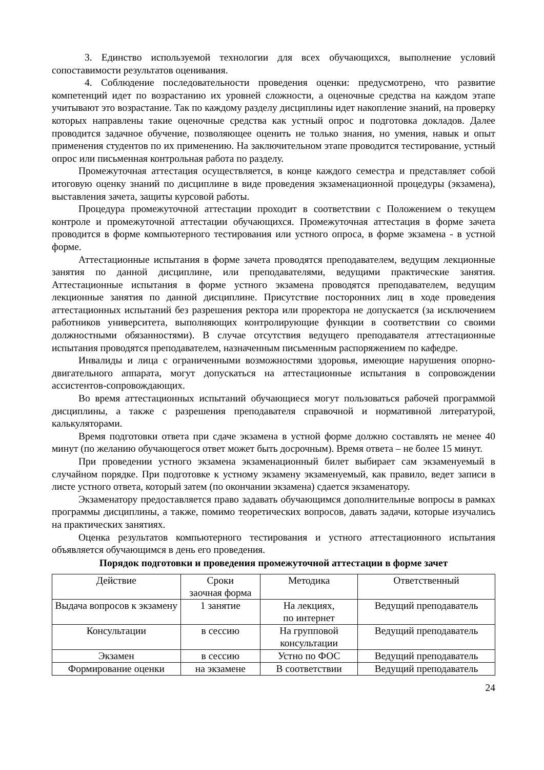3. Единство используемой технологии для всех обучающихся, выполнение условий сопоставимости результатов оценивания.
4. Соблюдение последовательности проведения оценки: предусмотрено, что развитие компетенций идет по возрастанию их уровней сложности, а оценочные средства на каждом этапе учитывают это возрастание. Так по каждому разделу дисциплины идет накопление знаний, на проверку которых направлены такие оценочные средства как устный опрос и подготовка докладов. Далее проводится задачное обучение, позволяющее оценить не только знания, но умения, навык и опыт применения студентов по их применению. На заключительном этапе проводится тестирование, устный опрос или письменная контрольная работа по разделу.
Промежуточная аттестация осуществляется, в конце каждого семестра и представляет собой итоговую оценку знаний по дисциплине в виде проведения экзаменационной процедуры (экзамена), выставления зачета, защиты курсовой работы.
Процедура промежуточной аттестации проходит в соответствии с Положением о текущем контроле и промежуточной аттестации обучающихся. Промежуточная аттестация в форме зачета проводится в форме компьютерного тестирования или устного опроса, в форме экзамена - в устной форме.
Аттестационные испытания в форме зачета проводятся преподавателем, ведущим лекционные занятия по данной дисциплине, или преподавателями, ведущими практические занятия. Аттестационные испытания в форме устного экзамена проводятся преподавателем, ведущим лекционные занятия по данной дисциплине. Присутствие посторонних лиц в ходе проведения аттестационных испытаний без разрешения ректора или проректора не допускается (за исключением работников университета, выполняющих контролирующие функции в соответствии со своими должностными обязанностями). В случае отсутствия ведущего преподавателя аттестационные испытания проводятся преподавателем, назначенным письменным распоряжением по кафедре.
Инвалиды и лица с ограниченными возможностями здоровья, имеющие нарушения опорно-двигательного аппарата, могут допускаться на аттестационные испытания в сопровождении ассистентов-сопровождающих.
Во время аттестационных испытаний обучающиеся могут пользоваться рабочей программой дисциплины, а также с разрешения преподавателя справочной и нормативной литературой, калькуляторами.
Время подготовки ответа при сдаче экзамена в устной форме должно составлять не менее 40 минут (по желанию обучающегося ответ может быть досрочным). Время ответа – не более 15 минут.
При проведении устного экзамена экзаменационный билет выбирает сам экзаменуемый в случайном порядке. При подготовке к устному экзамену экзаменуемый, как правило, ведет записи в листе устного ответа, который затем (по окончании экзамена) сдается экзаменатору.
Экзаменатору предоставляется право задавать обучающимся дополнительные вопросы в рамках программы дисциплины, а также, помимо теоретических вопросов, давать задачи, которые изучались на практических занятиях.
Оценка результатов компьютерного тестирования и устного аттестационного испытания объявляется обучающимся в день его проведения.
Порядок подготовки и проведения промежуточной аттестации в форме зачет
| Действие | Сроки заочная форма | Методика | Ответственный |
| Выдача вопросов к экзамену | 1 занятие | На лекциях, по интернет | Ведущий преподаватель |
| Консультации | в сессию | На групповой консультации | Ведущий преподаватель |
| Экзамен | в сессию | Устно по ФОС | Ведущий преподаватель |
| Формирование оценки | на экзамене | В соответствии | Ведущий преподаватель |
24